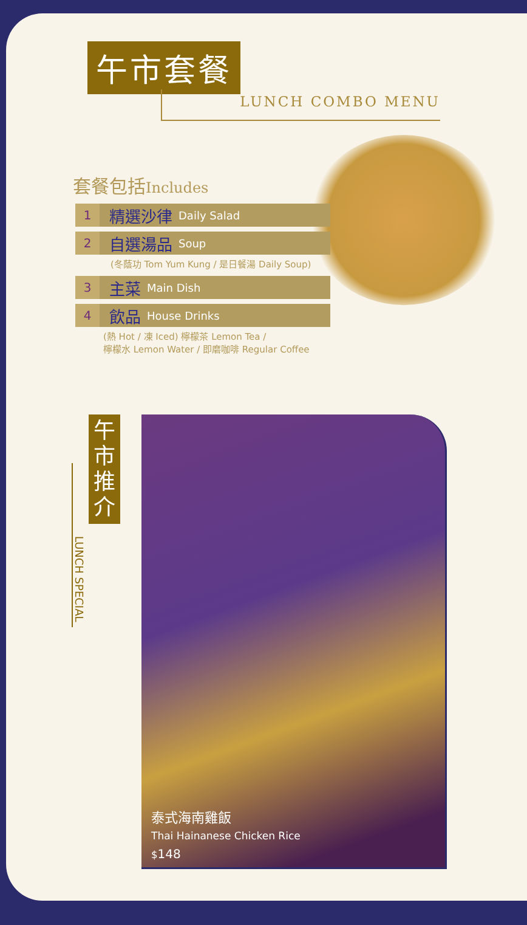午市套餐
LUNCH COMBO MENU
套餐包括Includes
1
精選沙律 Daily Salad
2
自選湯品 Soup
(冬蔭功 Tom Yum Kung / 是日餐湯 Daily Soup)
3
主菜 Main Dish
4
飲品 House Drinks
(熱 Hot / 凍 Iced) 檸檬茶 Lemon Tea /
檸檬水 Lemon Water / 即磨咖啡 Regular Coffee
午
市
推
介
LUNCH SPECIAL
泰式海南雞飯
Thai Hainanese Chicken Rice
$148